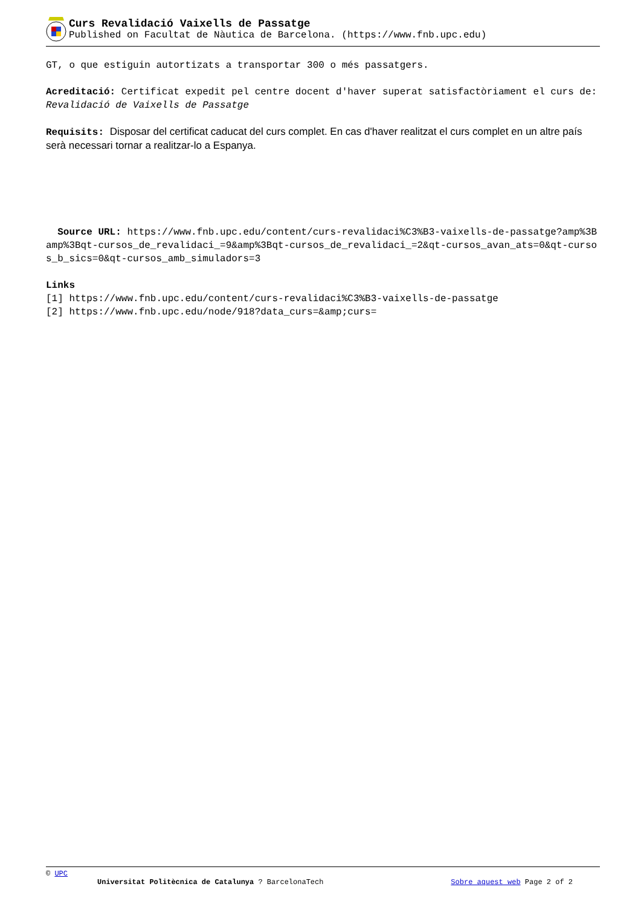Curs Revalidació Vaixells de Passatge
Published on Facultat de Nàutica de Barcelona. (https://www.fnb.upc.edu)
GT, o que estiguin autortizats a transportar 300 o més passatgers.
Acreditació: Certificat expedit pel centre docent d'haver superat satisfactòriament el curs de: Revalidació de Vaixells de Passatge
Requisits: Disposar del certificat caducat del curs complet. En cas d'haver realitzat el curs complet en un altre país serà necessari tornar a realitzar-lo a Espanya.
Source URL: https://www.fnb.upc.edu/content/curs-revalidaci%C3%B3-vaixells-de-passatge?amp%3Bamp%3Bqt-cursos_de_revalidaci_=9&amp%3Bqt-cursos_de_revalidaci_=2&qt-cursos_avan_ats=0&qt-cursos_b_sics=0&qt-cursos_amb_simuladors=3
Links
[1] https://www.fnb.upc.edu/content/curs-revalidaci%C3%B3-vaixells-de-passatge
[2] https://www.fnb.upc.edu/node/918?data_curs=&amp;curs=
© UPC
Universitat Politècnica de Catalunya ? BarcelonaTech Sobre aquest web Page 2 of 2